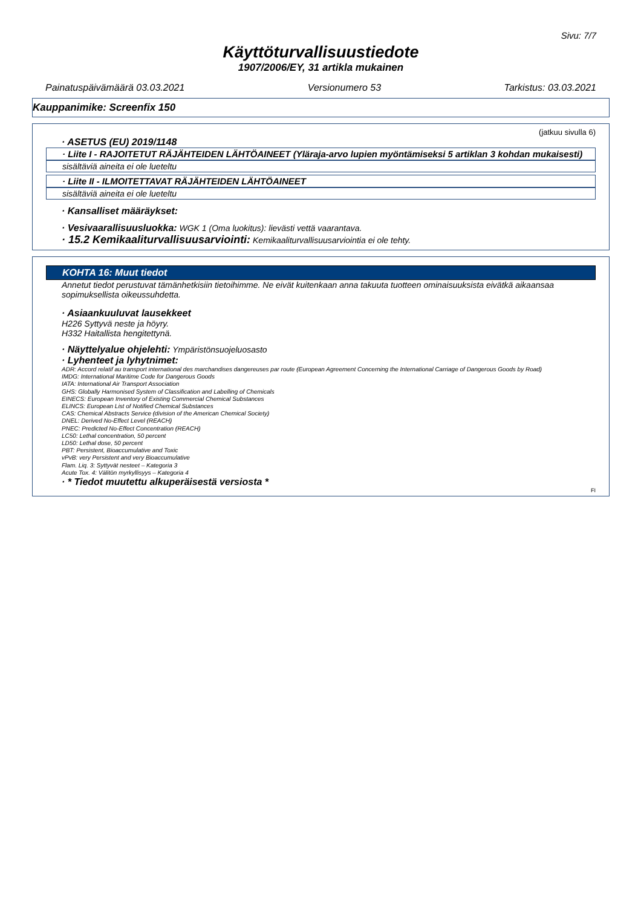Sivu: 7/7
Käyttöturvallisuustiedote
1907/2006/EY, 31 artikla mukainen
Painatuspäivämäärä 03.03.2021 Versionumero 53 Tarkistus: 03.03.2021
Kauppanimike: Screenfix 150
(jatkuu sivulla 6)
· ASETUS (EU) 2019/1148
· Liite I - RAJOITETUT RÄJÄHTEIDEN LÄHTÖAINEET (Yläraja-arvo lupien myöntämiseksi 5 artiklan 3 kohdan mukaisesti)
sisältäviä aineita ei ole lueteltu
· Liite II - ILMOITETTAVAT RÄJÄHTEIDEN LÄHTÖAINEET
sisältäviä aineita ei ole lueteltu
· Kansalliset määräykset:
· Vesivaarallisuusluokka: WGK 1 (Oma luokitus): lievästi vettä vaarantava.
· 15.2 Kemikaaliturvallisuusarviointi: Kemikaaliturvallisuusarviointia ei ole tehty.
KOHTA 16: Muut tiedot
Annetut tiedot perustuvat tämänhetkisiin tietoihimme. Ne eivät kuitenkaan anna takuuta tuotteen ominaisuuksista eivätkä aikaansaa sopimuksellista oikeussuhdetta.
· Asiaankuuluvat lausekkeet
H226 Syttyvä neste ja höyry.
H332 Haitallista hengitettynä.
· Näyttelyalue ohjelehti: Ympäristönsuojeluosasto
· Lyhenteet ja lyhytnimet:
ADR: Accord relatif au transport international des marchandises dangereuses par route (European Agreement Concerning the International Carriage of Dangerous Goods by Road)
IMDG: International Maritime Code for Dangerous Goods
IATA: International Air Transport Association
GHS: Globally Harmonised System of Classification and Labelling of Chemicals
EINECS: European Inventory of Existing Commercial Chemical Substances
ELINCS: European List of Notified Chemical Substances
CAS: Chemical Abstracts Service (division of the American Chemical Society)
DNEL: Derived No-Effect Level (REACH)
PNEC: Predicted No-Effect Concentration (REACH)
LC50: Lethal concentration, 50 percent
LD50: Lethal dose, 50 percent
PBT: Persistent, Bioaccumulative and Toxic
vPvB: very Persistent and very Bioaccumulative
Flam. Liq. 3: Syttyvät nesteet – Kategoria 3
Acute Tox. 4: Välitön myrkyllisyys – Kategoria 4
· * Tiedot muutettu alkuperäisestä versiosta *
FI